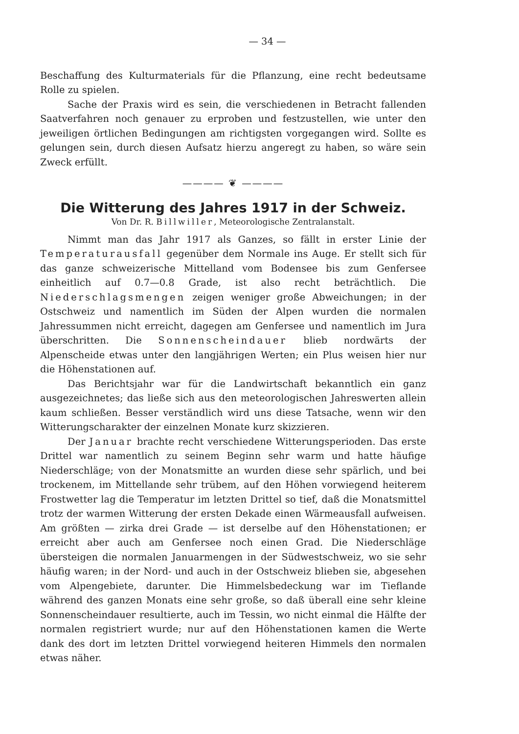— 34 —
Beschaffung des Kulturmaterials für die Pflanzung, eine recht bedeutsame Rolle zu spielen.
Sache der Praxis wird es sein, die verschiedenen in Betracht fallenden Saatverfahren noch genauer zu erproben und festzustellen, wie unter den jeweiligen örtlichen Bedingungen am richtigsten vorgegangen wird. Sollte es gelungen sein, durch diesen Aufsatz hierzu angeregt zu haben, so wäre sein Zweck erfüllt.
———— ❦ ————
Die Witterung des Jahres 1917 in der Schweiz.
Von Dr. R. Billwiller, Meteorologische Zentralanstalt.
Nimmt man das Jahr 1917 als Ganzes, so fällt in erster Linie der Temperaturausfall gegenüber dem Normale ins Auge. Er stellt sich für das ganze schweizerische Mittelland vom Bodensee bis zum Genfersee einheitlich auf 0.7—0.8 Grade, ist also recht beträchtlich. Die Niederschlagsmengen zeigen weniger große Abweichungen; in der Ostschweiz und namentlich im Süden der Alpen wurden die normalen Jahressummen nicht erreicht, dagegen am Genfersee und namentlich im Jura überschritten. Die Sonnenscheindauer blieb nordwärts der Alpenscheide etwas unter den langjährigen Werten; ein Plus weisen hier nur die Höhenstationen auf.
Das Berichtsjahr war für die Landwirtschaft bekanntlich ein ganz ausgezeichnetes; das ließe sich aus den meteorologischen Jahreswerten allein kaum schließen. Besser verständlich wird uns diese Tatsache, wenn wir den Witterungscharakter der einzelnen Monate kurz skizzieren.
Der Januar brachte recht verschiedene Witterungsperioden. Das erste Drittel war namentlich zu seinem Beginn sehr warm und hatte häufige Niederschläge; von der Monatsmitte an wurden diese sehr spärlich, und bei trockenem, im Mittellande sehr trübem, auf den Höhen vorwiegend heiterem Frostwetter lag die Temperatur im letzten Drittel so tief, daß die Monatsmittel trotz der warmen Witterung der ersten Dekade einen Wärmeausfall aufweisen. Am größten — zirka drei Grade — ist derselbe auf den Höhenstationen; er erreicht aber auch am Genfersee noch einen Grad. Die Niederschläge übersteigen die normalen Januarmengen in der Südwestschweiz, wo sie sehr häufig waren; in der Nord- und auch in der Ostschweiz blieben sie, abgesehen vom Alpengebiete, darunter. Die Himmelsbedeckung war im Tieflande während des ganzen Monats eine sehr große, so daß überall eine sehr kleine Sonnenscheindauer resultierte, auch im Tessin, wo nicht einmal die Hälfte der normalen registriert wurde; nur auf den Höhenstationen kamen die Werte dank des dort im letzten Drittel vorwiegend heiteren Himmels den normalen etwas näher.